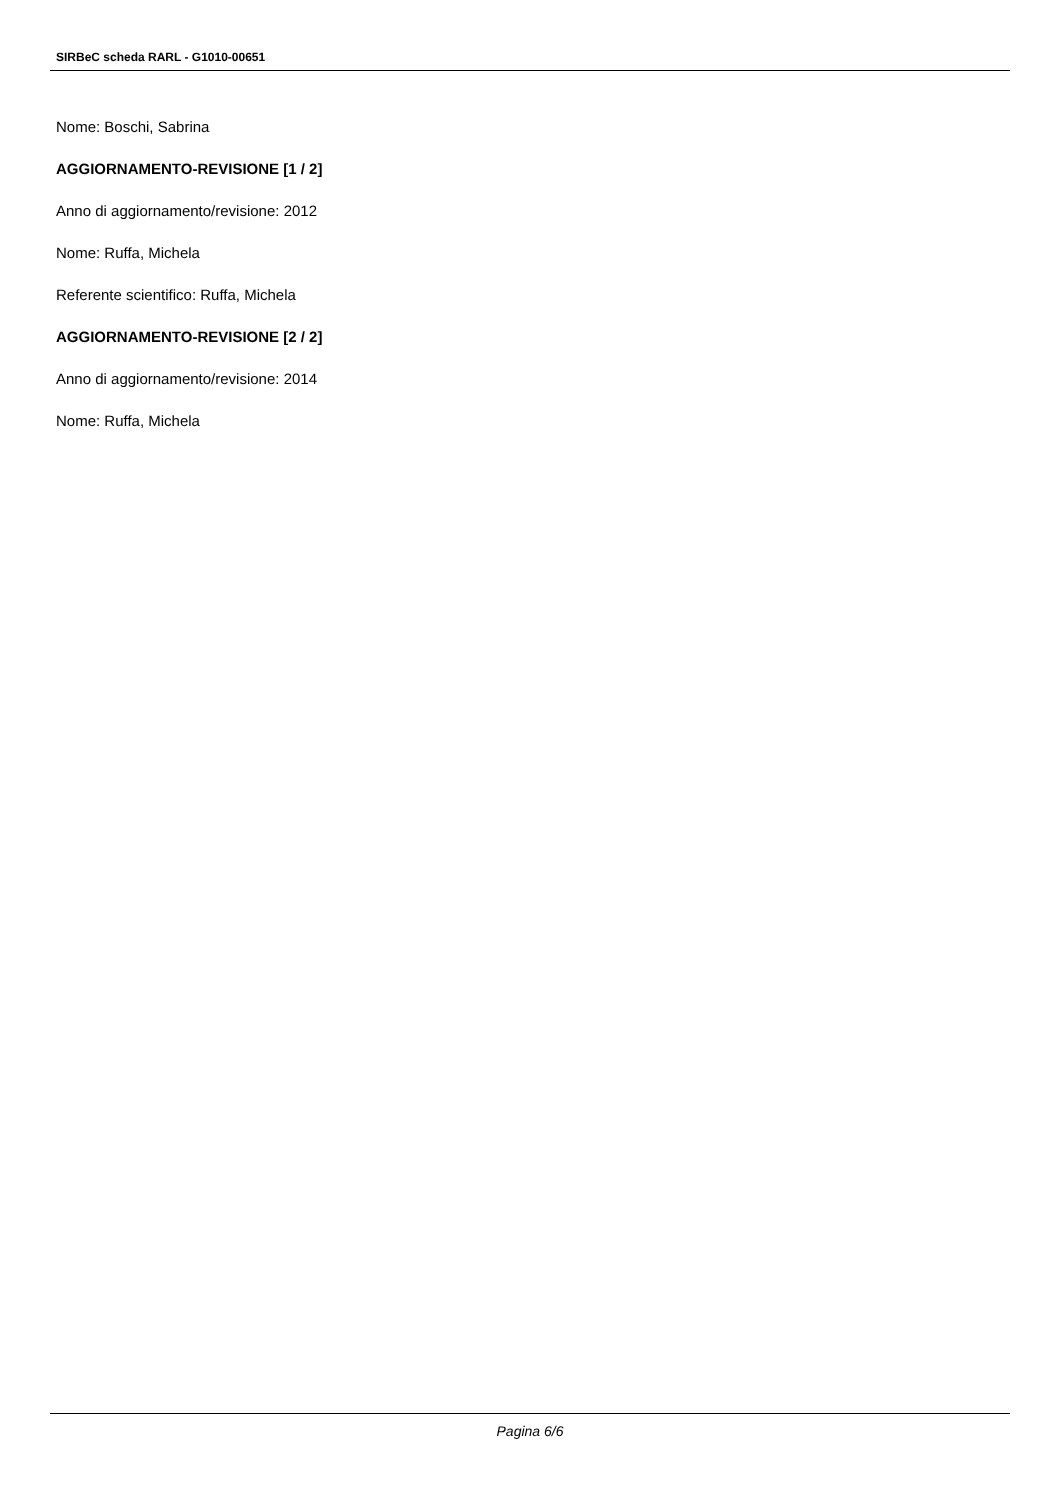SIRBeC scheda RARL - G1010-00651
Nome: Boschi, Sabrina
AGGIORNAMENTO-REVISIONE [1 / 2]
Anno di aggiornamento/revisione: 2012
Nome: Ruffa, Michela
Referente scientifico: Ruffa, Michela
AGGIORNAMENTO-REVISIONE [2 / 2]
Anno di aggiornamento/revisione: 2014
Nome: Ruffa, Michela
Pagina 6/6